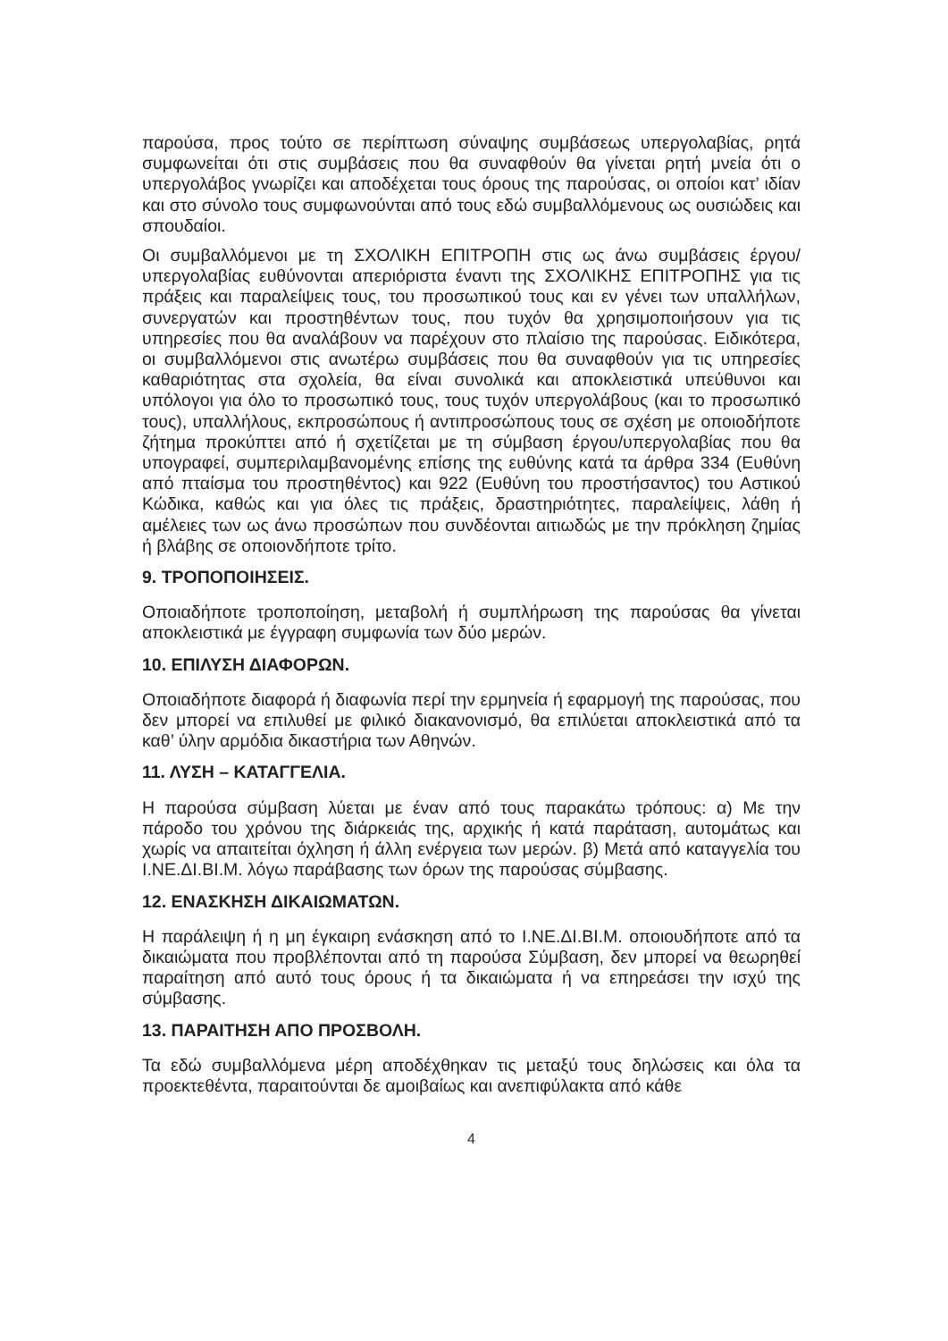παρούσα, προς τούτο σε περίπτωση σύναψης συμβάσεως υπεργολαβίας, ρητά συμφωνείται ότι στις συμβάσεις που θα συναφθούν θα γίνεται ρητή μνεία ότι ο υπεργολάβος γνωρίζει και αποδέχεται τους όρους της παρούσας, οι οποίοι κατ’ ιδίαν και στο σύνολο τους συμφωνούνται από τους εδώ συμβαλλόμενους ως ουσιώδεις και σπουδαίοι.
Οι συμβαλλόμενοι με τη ΣΧΟΛΙΚΗ ΕΠΙΤΡΟΠΗ στις ως άνω συμβάσεις έργου/υπεργολαβίας ευθύνονται απεριόριστα έναντι της ΣΧΟΛΙΚΗΣ ΕΠΙΤΡΟΠΗΣ για τις πράξεις και παραλείψεις τους, του προσωπικού τους και εν γένει των υπαλλήλων, συνεργατών και προστηθέντων τους, που τυχόν θα χρησιμοποιήσουν για τις υπηρεσίες που θα αναλάβουν να παρέχουν στο πλαίσιο της παρούσας. Ειδικότερα, οι συμβαλλόμενοι στις ανωτέρω συμβάσεις που θα συναφθούν για τις υπηρεσίες καθαριότητας στα σχολεία, θα είναι συνολικά και αποκλειστικά υπεύθυνοι και υπόλογοι για όλο το προσωπικό τους, τους τυχόν υπεργολάβους (και το προσωπικό τους), υπαλλήλους, εκπροσώπους ή αντιπροσώπους τους σε σχέση με οποιοδήποτε ζήτημα προκύπτει από ή σχετίζεται με τη σύμβαση έργου/υπεργολαβίας που θα υπογραφεί, συμπεριλαμβανομένης επίσης της ευθύνης κατά τα άρθρα 334 (Ευθύνη από πταίσμα του προστηθέντος) και 922 (Ευθύνη του προστήσαντος) του Αστικού Κώδικα, καθώς και για όλες τις πράξεις, δραστηριότητες, παραλείψεις, λάθη ή αμέλειες των ως άνω προσώπων που συνδέονται αιτιωδώς με την πρόκληση ζημίας ή βλάβης σε οποιονδήποτε τρίτο.
9. ΤΡΟΠΟΠΟΙΗΣΕΙΣ.
Οποιαδήποτε τροποποίηση, μεταβολή ή συμπλήρωση της παρούσας θα γίνεται αποκλειστικά με έγγραφη συμφωνία των δύο μερών.
10. ΕΠΙΛΥΣΗ ΔΙΑΦΟΡΩΝ.
Οποιαδήποτε διαφορά ή διαφωνία περί την ερμηνεία ή εφαρμογή της παρούσας, που δεν μπορεί να επιλυθεί με φιλικό διακανονισμό, θα επιλύεται αποκλειστικά από τα καθ’ ύλην αρμόδια δικαστήρια των Αθηνών.
11. ΛΥΣΗ – ΚΑΤΑΓΓΕΛΙΑ.
Η παρούσα σύμβαση λύεται με έναν από τους παρακάτω τρόπους: α) Με την πάροδο του χρόνου της διάρκειάς της, αρχικής ή κατά παράταση, αυτομάτως και χωρίς να απαιτείται όχληση ή άλλη ενέργεια των μερών. β) Μετά από καταγγελία του Ι.ΝΕ.ΔΙ.ΒΙ.Μ. λόγω παράβασης των όρων της παρούσας σύμβασης.
12. ΕΝΑΣΚΗΣΗ ΔΙΚΑΙΩΜΑΤΩΝ.
Η παράλειψη ή η μη έγκαιρη ενάσκηση από το Ι.ΝΕ.ΔΙ.ΒΙ.Μ. οποιουδήποτε από τα δικαιώματα που προβλέπονται από τη παρούσα Σύμβαση, δεν μπορεί να θεωρηθεί παραίτηση από αυτό τους όρους ή τα δικαιώματα ή να επηρεάσει την ισχύ της σύμβασης.
13. ΠΑΡΑΙΤΗΣΗ ΑΠΟ ΠΡΟΣΒΟΛΗ.
Τα εδώ συμβαλλόμενα μέρη αποδέχθηκαν τις μεταξύ τους δηλώσεις και όλα τα προεκτεθέντα, παραιτούνται δε αμοιβαίως και ανεπιφύλακτα από κάθε
4